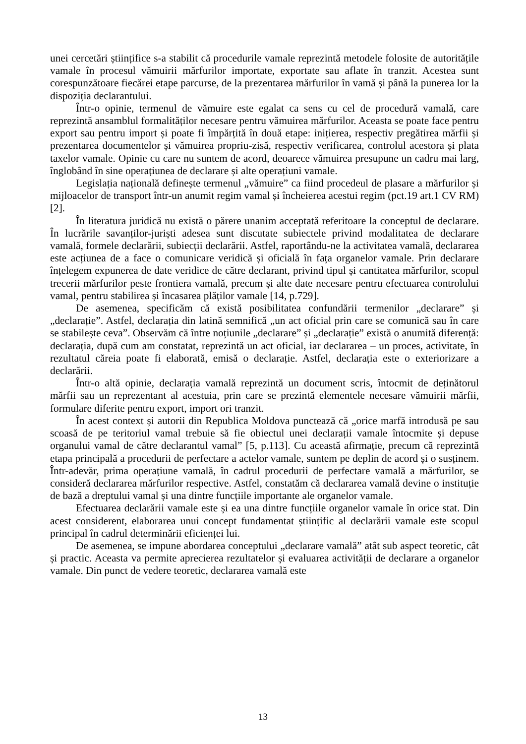unei cercetări științifice s-a stabilit că procedurile vamale reprezintă metodele folosite de autoritățile vamale în procesul vămuirii mărfurilor importate, exportate sau aflate în tranzit. Acestea sunt corespunzătoare fiecărei etape parcurse, de la prezentarea mărfurilor în vamă și până la punerea lor la dispoziția declarantului.
Într-o opinie, termenul de vămuire este egalat ca sens cu cel de procedură vamală, care reprezintă ansamblul formalităților necesare pentru vămuirea mărfurilor. Aceasta se poate face pentru export sau pentru import și poate fi împărțită în două etape: inițierea, respectiv pregătirea mărfii și prezentarea documentelor și vămuirea propriu-zisă, respectiv verificarea, controlul acestora și plata taxelor vamale. Opinie cu care nu suntem de acord, deoarece vămuirea presupune un cadru mai larg, înglobând în sine operațiunea de declarare și alte operațiuni vamale.
Legislația națională definește termenul „vămuire” ca fiind procedeul de plasare a mărfurilor și mijloacelor de transport într-un anumit regim vamal și încheierea acestui regim (pct.19 art.1 CV RM) [2].
În literatura juridică nu există o părere unanim acceptată referitoare la conceptul de declarare. În lucrările savanților-juriști adesea sunt discutate subiectele privind modalitatea de declarare vamală, formele declarării, subiecții declarării. Astfel, raportându-ne la activitatea vamală, declararea este acțiunea de a face o comunicare veridică și oficială în fața organelor vamale. Prin declarare înțelegem expunerea de date veridice de către declarant, privind tipul și cantitatea mărfurilor, scopul trecerii mărfurilor peste frontiera vamală, precum și alte date necesare pentru efectuarea controlului vamal, pentru stabilirea și încasarea plăților vamale [14, p.729].
De asemenea, specificăm că există posibilitatea confundării termenilor „declarare” și „declarație”. Astfel, declarația din latină semnifică „un act oficial prin care se comunică sau în care se stabilește ceva”. Observăm că între noțiunile „declarare” și „declarație” există o anumită diferență: declarația, după cum am constatat, reprezintă un act oficial, iar declararea – un proces, activitate, în rezultatul căreia poate fi elaborată, emisă o declarație. Astfel, declarația este o exteriorizare a declarării.
Într-o altă opinie, declarația vamală reprezintă un document scris, întocmit de deținătorul mărfii sau un reprezentant al acestuia, prin care se prezintă elementele necesare vămuirii mărfii, formulare diferite pentru export, import ori tranzit.
În acest context și autorii din Republica Moldova punctează că „orice marfă introdusă pe sau scoasă de pe teritoriul vamal trebuie să fie obiectul unei declarații vamale întocmite și depuse organului vamal de către declarantul vamal” [5, p.113]. Cu această afirmație, precum că reprezintă etapa principală a procedurii de perfectare a actelor vamale, suntem pe deplin de acord și o susținem. Într-adevăr, prima operațiune vamală, în cadrul procedurii de perfectare vamală a mărfurilor, se consideră declararea mărfurilor respective. Astfel, constatăm că declararea vamală devine o instituție de bază a dreptului vamal și una dintre funcțiile importante ale organelor vamale.
Efectuarea declarării vamale este și ea una dintre funcțiile organelor vamale în orice stat. Din acest considerent, elaborarea unui concept fundamentat științific al declarării vamale este scopul principal în cadrul determinării eficienței lui.
De asemenea, se impune abordarea conceptului „declarare vamală” atât sub aspect teoretic, cât și practic. Aceasta va permite aprecierea rezultatelor și evaluarea activității de declarare a organelor vamale. Din punct de vedere teoretic, declararea vamală este
13